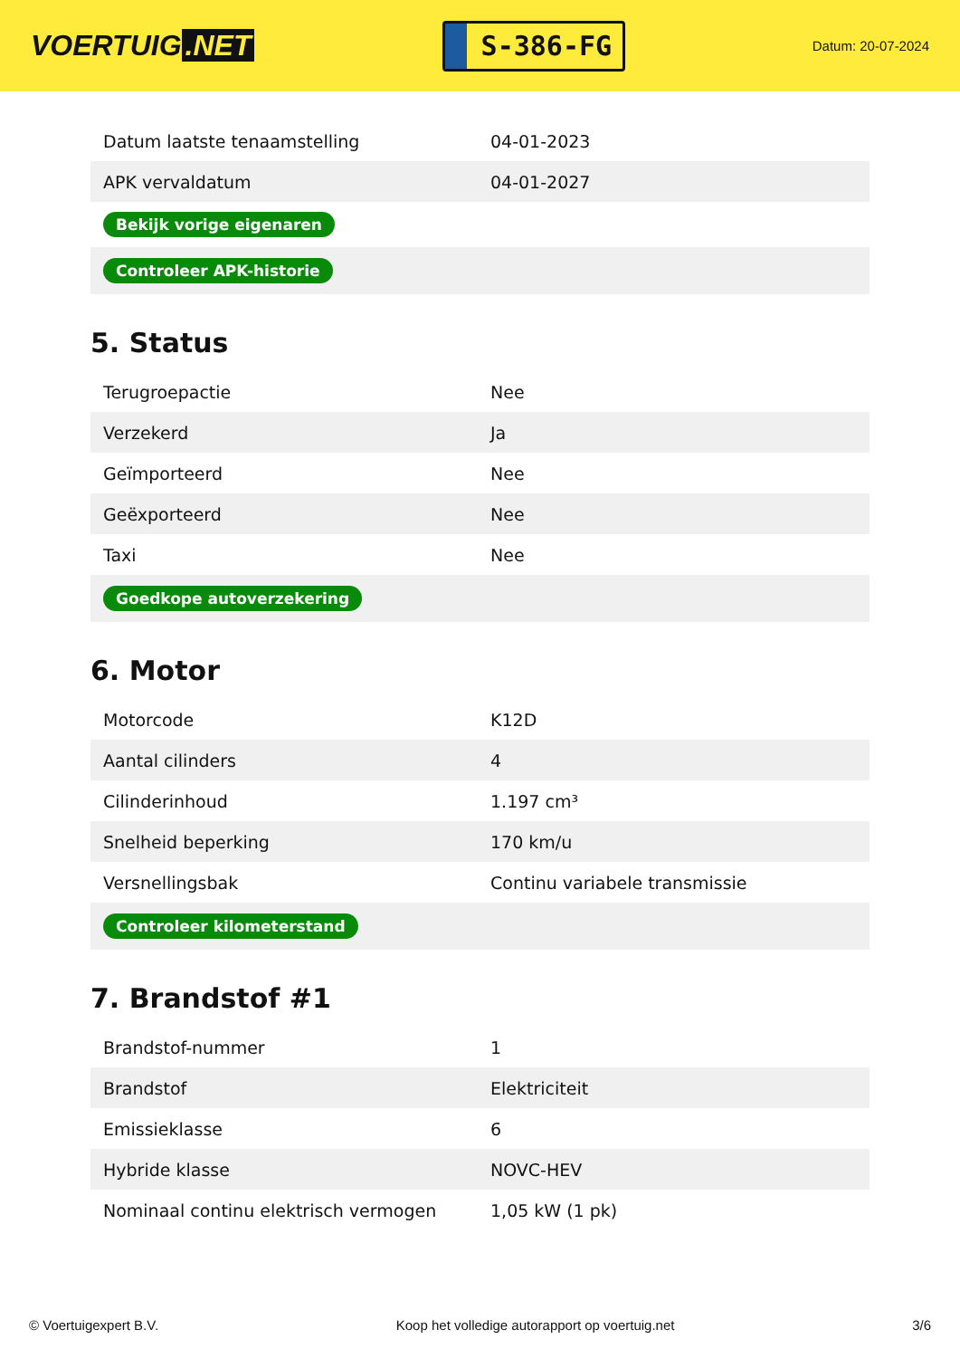VOERTUIG.NET
S-386-FG
Datum: 20-07-2024
| Datum laatste tenaamstelling | 04-01-2023 |
| APK vervaldatum | 04-01-2027 |
| Bekijk vorige eigenaren | |
| Controleer APK-historie | |
5. Status
| Terugroepactie | Nee |
| Verzekerd | Ja |
| Geïmporteerd | Nee |
| Geëxporteerd | Nee |
| Taxi | Nee |
| Goedkope autoverzekering | |
6. Motor
| Motorcode | K12D |
| Aantal cilinders | 4 |
| Cilinderinhoud | 1.197 cm³ |
| Snelheid beperking | 170 km/u |
| Versnellingsbak | Continu variabele transmissie |
| Controleer kilometerstand | |
7. Brandstof #1
| Brandstof-nummer | 1 |
| Brandstof | Elektriciteit |
| Emissieklasse | 6 |
| Hybride klasse | NOVC-HEV |
| Nominaal continu elektrisch vermogen | 1,05 kW (1 pk) |
© Voertuigexpert B.V. Koop het volledige autorapport op voertuig.net 3/6